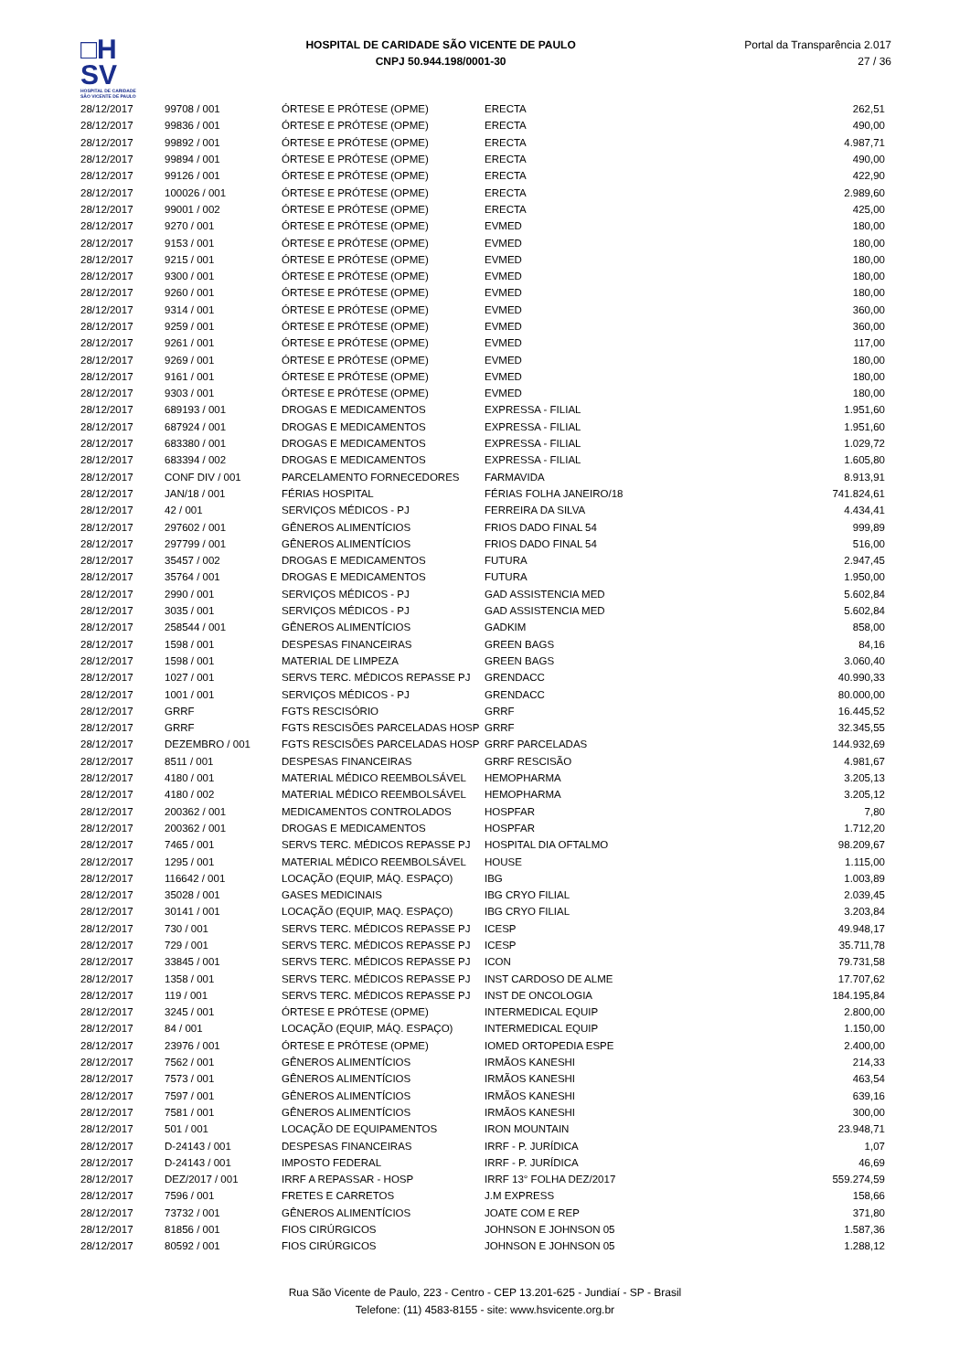□H
SV
HOSPITAL DE CARIDADE SÃO VICENTE DE PAULO
HOSPITAL DE CARIDADE SÃO VICENTE DE PAULO
CNPJ 50.944.198/0001-30
Portal da Transparência 2.017
27 / 36
| 28/12/2017 | 99708 / 001 | ÓRTESE E PRÓTESE (OPME) | ERECTA | 262,51 |
| 28/12/2017 | 99836 / 001 | ÓRTESE E PRÓTESE (OPME) | ERECTA | 490,00 |
| 28/12/2017 | 99892 / 001 | ÓRTESE E PRÓTESE (OPME) | ERECTA | 4.987,71 |
| 28/12/2017 | 99894 / 001 | ÓRTESE E PRÓTESE (OPME) | ERECTA | 490,00 |
| 28/12/2017 | 99126 / 001 | ÓRTESE E PRÓTESE (OPME) | ERECTA | 422,90 |
| 28/12/2017 | 100026 / 001 | ÓRTESE E PRÓTESE (OPME) | ERECTA | 2.989,60 |
| 28/12/2017 | 99001 / 002 | ÓRTESE E PRÓTESE (OPME) | ERECTA | 425,00 |
| 28/12/2017 | 9270 / 001 | ÓRTESE E PRÓTESE (OPME) | EVMED | 180,00 |
| 28/12/2017 | 9153 / 001 | ÓRTESE E PRÓTESE (OPME) | EVMED | 180,00 |
| 28/12/2017 | 9215 / 001 | ÓRTESE E PRÓTESE (OPME) | EVMED | 180,00 |
| 28/12/2017 | 9300 / 001 | ÓRTESE E PRÓTESE (OPME) | EVMED | 180,00 |
| 28/12/2017 | 9260 / 001 | ÓRTESE E PRÓTESE (OPME) | EVMED | 180,00 |
| 28/12/2017 | 9314 / 001 | ÓRTESE E PRÓTESE (OPME) | EVMED | 360,00 |
| 28/12/2017 | 9259 / 001 | ÓRTESE E PRÓTESE (OPME) | EVMED | 360,00 |
| 28/12/2017 | 9261 / 001 | ÓRTESE E PRÓTESE (OPME) | EVMED | 117,00 |
| 28/12/2017 | 9269 / 001 | ÓRTESE E PRÓTESE (OPME) | EVMED | 180,00 |
| 28/12/2017 | 9161 / 001 | ÓRTESE E PRÓTESE (OPME) | EVMED | 180,00 |
| 28/12/2017 | 9303 / 001 | ÓRTESE E PRÓTESE (OPME) | EVMED | 180,00 |
| 28/12/2017 | 689193 / 001 | DROGAS E MEDICAMENTOS | EXPRESSA - FILIAL | 1.951,60 |
| 28/12/2017 | 687924 / 001 | DROGAS E MEDICAMENTOS | EXPRESSA - FILIAL | 1.951,60 |
| 28/12/2017 | 683380 / 001 | DROGAS E MEDICAMENTOS | EXPRESSA - FILIAL | 1.029,72 |
| 28/12/2017 | 683394 / 002 | DROGAS E MEDICAMENTOS | EXPRESSA - FILIAL | 1.605,80 |
| 28/12/2017 | CONF DIV / 001 | PARCELAMENTO FORNECEDORES | FARMAVIDA | 8.913,91 |
| 28/12/2017 | JAN/18 / 001 | FÉRIAS HOSPITAL | FÉRIAS FOLHA JANEIRO/18 | 741.824,61 |
| 28/12/2017 | 42 / 001 | SERVIÇOS MÉDICOS - PJ | FERREIRA DA SILVA | 4.434,41 |
| 28/12/2017 | 297602 / 001 | GÊNEROS ALIMENTÍCIOS | FRIOS DADO FINAL 54 | 999,89 |
| 28/12/2017 | 297799 / 001 | GÊNEROS ALIMENTÍCIOS | FRIOS DADO FINAL 54 | 516,00 |
| 28/12/2017 | 35457 / 002 | DROGAS E MEDICAMENTOS | FUTURA | 2.947,45 |
| 28/12/2017 | 35764 / 001 | DROGAS E MEDICAMENTOS | FUTURA | 1.950,00 |
| 28/12/2017 | 2990 / 001 | SERVIÇOS MÉDICOS - PJ | GAD ASSISTENCIA MED | 5.602,84 |
| 28/12/2017 | 3035 / 001 | SERVIÇOS MÉDICOS - PJ | GAD ASSISTENCIA MED | 5.602,84 |
| 28/12/2017 | 258544 / 001 | GÊNEROS ALIMENTÍCIOS | GADKIM | 858,00 |
| 28/12/2017 | 1598 / 001 | DESPESAS FINANCEIRAS | GREEN BAGS | 84,16 |
| 28/12/2017 | 1598 / 001 | MATERIAL DE LIMPEZA | GREEN BAGS | 3.060,40 |
| 28/12/2017 | 1027 / 001 | SERVS TERC. MÉDICOS REPASSE PJ | GRENDACC | 40.990,33 |
| 28/12/2017 | 1001 / 001 | SERVIÇOS MÉDICOS - PJ | GRENDACC | 80.000,00 |
| 28/12/2017 | GRRF | FGTS RESCISÓRIO | GRRF | 16.445,52 |
| 28/12/2017 | GRRF | FGTS RESCISÕES PARCELADAS HOSP | GRRF | 32.345,55 |
| 28/12/2017 | DEZEMBRO / 001 | FGTS RESCISÕES PARCELADAS HOSP | GRRF PARCELADAS | 144.932,69 |
| 28/12/2017 | 8511 / 001 | DESPESAS FINANCEIRAS | GRRF RESCISÃO | 4.981,67 |
| 28/12/2017 | 4180 / 001 | MATERIAL MÉDICO REEMBOLSÁVEL | HEMOPHARMA | 3.205,13 |
| 28/12/2017 | 4180 / 002 | MATERIAL MÉDICO REEMBOLSÁVEL | HEMOPHARMA | 3.205,12 |
| 28/12/2017 | 200362 / 001 | MEDICAMENTOS CONTROLADOS | HOSPFAR | 7,80 |
| 28/12/2017 | 200362 / 001 | DROGAS E MEDICAMENTOS | HOSPFAR | 1.712,20 |
| 28/12/2017 | 7465 / 001 | SERVS TERC. MÉDICOS REPASSE PJ | HOSPITAL DIA OFTALMO | 98.209,67 |
| 28/12/2017 | 1295 / 001 | MATERIAL MÉDICO REEMBOLSÁVEL | HOUSE | 1.115,00 |
| 28/12/2017 | 116642 / 001 | LOCAÇÃO (EQUIP, MÁQ. ESPAÇO) | IBG | 1.003,89 |
| 28/12/2017 | 35028 / 001 | GASES MEDICINAIS | IBG CRYO FILIAL | 2.039,45 |
| 28/12/2017 | 30141 / 001 | LOCAÇÃO (EQUIP, MAQ. ESPAÇO) | IBG CRYO FILIAL | 3.203,84 |
| 28/12/2017 | 730 / 001 | SERVS TERC. MÉDICOS REPASSE PJ | ICESP | 49.948,17 |
| 28/12/2017 | 729 / 001 | SERVS TERC. MÉDICOS REPASSE PJ | ICESP | 35.711,78 |
| 28/12/2017 | 33845 / 001 | SERVS TERC. MÉDICOS REPASSE PJ | ICON | 79.731,58 |
| 28/12/2017 | 1358 / 001 | SERVS TERC. MÉDICOS REPASSE PJ | INST CARDOSO DE ALME | 17.707,62 |
| 28/12/2017 | 119 / 001 | SERVS TERC. MÉDICOS REPASSE PJ | INST DE ONCOLOGIA | 184.195,84 |
| 28/12/2017 | 3245 / 001 | ÓRTESE E PRÓTESE (OPME) | INTERMEDICAL EQUIP | 2.800,00 |
| 28/12/2017 | 84 / 001 | LOCAÇÃO (EQUIP, MÁQ. ESPAÇO) | INTERMEDICAL EQUIP | 1.150,00 |
| 28/12/2017 | 23976 / 001 | ÓRTESE E PRÓTESE (OPME) | IOMED ORTOPEDIA ESPE | 2.400,00 |
| 28/12/2017 | 7562 / 001 | GÊNEROS ALIMENTÍCIOS | IRMÃOS KANESHI | 214,33 |
| 28/12/2017 | 7573 / 001 | GÊNEROS ALIMENTÍCIOS | IRMÃOS KANESHI | 463,54 |
| 28/12/2017 | 7597 / 001 | GÊNEROS ALIMENTÍCIOS | IRMÃOS KANESHI | 639,16 |
| 28/12/2017 | 7581 / 001 | GÊNEROS ALIMENTÍCIOS | IRMÃOS KANESHI | 300,00 |
| 28/12/2017 | 501 / 001 | LOCAÇÃO DE EQUIPAMENTOS | IRON MOUNTAIN | 23.948,71 |
| 28/12/2017 | D-24143 / 001 | DESPESAS FINANCEIRAS | IRRF - P. JURÍDICA | 1,07 |
| 28/12/2017 | D-24143 / 001 | IMPOSTO FEDERAL | IRRF - P. JURÍDICA | 46,69 |
| 28/12/2017 | DEZ/2017 / 001 | IRRF A REPASSAR - HOSP | IRRF 13° FOLHA DEZ/2017 | 559.274,59 |
| 28/12/2017 | 7596 / 001 | FRETES E CARRETOS | J.M EXPRESS | 158,66 |
| 28/12/2017 | 73732 / 001 | GÊNEROS ALIMENTÍCIOS | JOATE COM E REP | 371,80 |
| 28/12/2017 | 81856 / 001 | FIOS CIRÚRGICOS | JOHNSON E JOHNSON 05 | 1.587,36 |
| 28/12/2017 | 80592 / 001 | FIOS CIRÚRGICOS | JOHNSON E JOHNSON 05 | 1.288,12 |
Rua São Vicente de Paulo, 223 - Centro - CEP 13.201-625 - Jundiaí - SP - Brasil
Telefone: (11) 4583-8155 - site: www.hsvicente.org.br